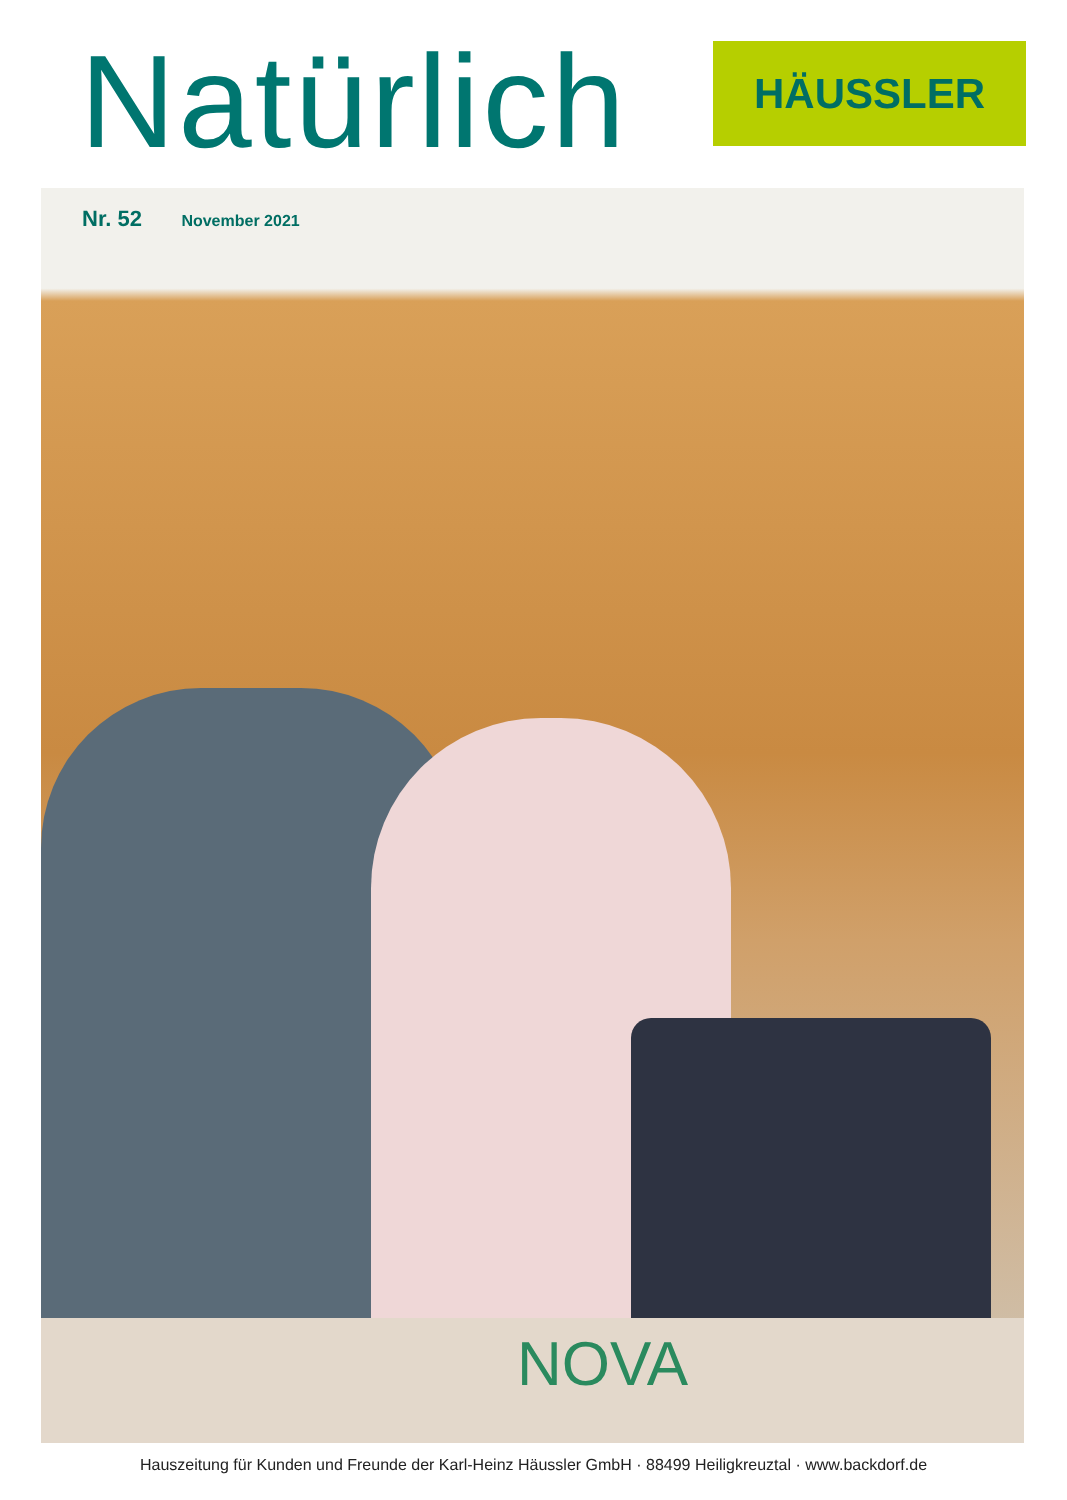Natürlich
HÄUSSLER
Nr. 52 November 2021
NOVA
Hauszeitung für Kunden und Freunde der Karl-Heinz Häussler GmbH · 88499 Heiligkreuztal · www.backdorf.de